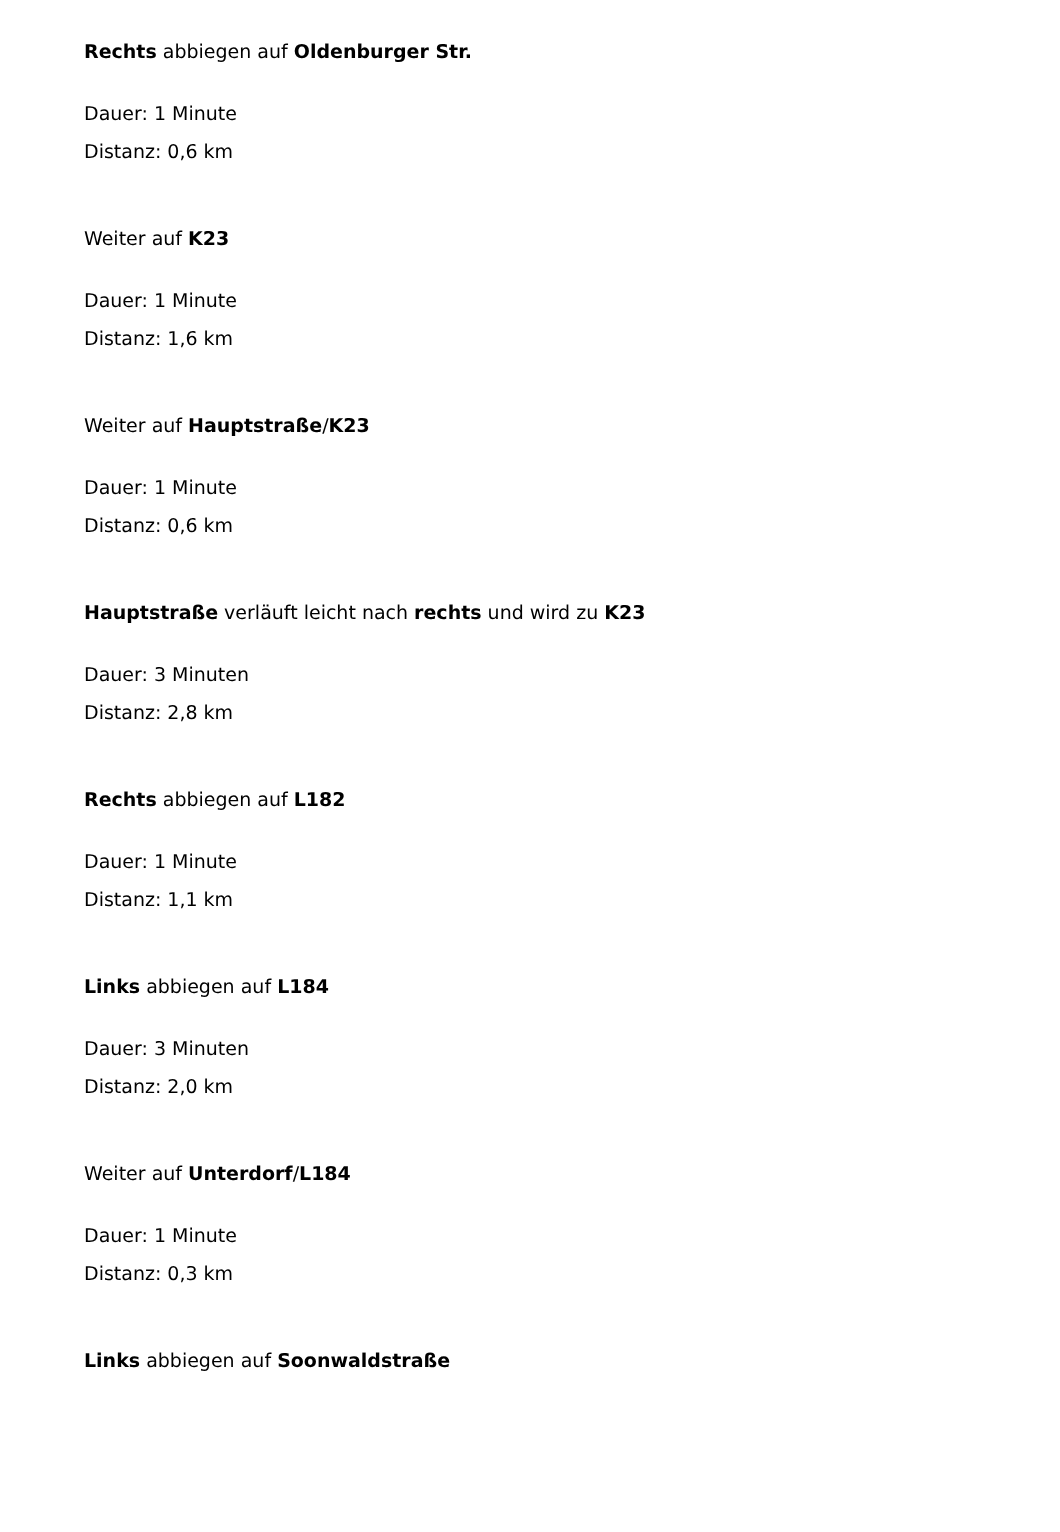Rechts abbiegen auf Oldenburger Str.
Dauer: 1 Minute
Distanz: 0,6 km
Weiter auf K23
Dauer: 1 Minute
Distanz: 1,6 km
Weiter auf Hauptstraße/K23
Dauer: 1 Minute
Distanz: 0,6 km
Hauptstraße verläuft leicht nach rechts und wird zu K23
Dauer: 3 Minuten
Distanz: 2,8 km
Rechts abbiegen auf L182
Dauer: 1 Minute
Distanz: 1,1 km
Links abbiegen auf L184
Dauer: 3 Minuten
Distanz: 2,0 km
Weiter auf Unterdorf/L184
Dauer: 1 Minute
Distanz: 0,3 km
Links abbiegen auf Soonwaldstraße